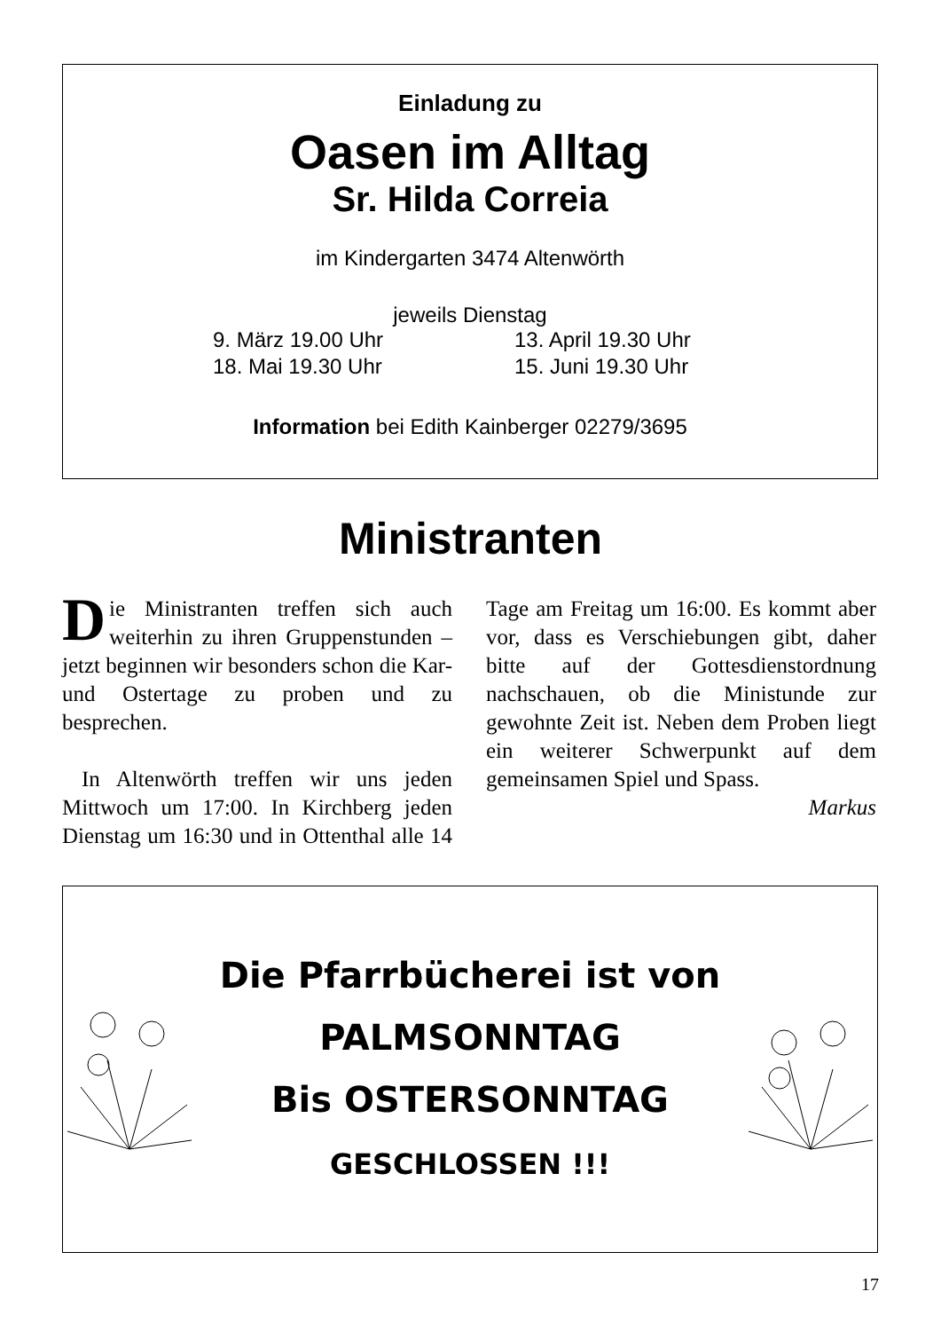Einladung zu
Oasen im Alltag
Sr. Hilda Correia
im Kindergarten 3474 Altenwörth
jeweils Dienstag
9. März 19.00 Uhr 13. April 19.30 Uhr 18. Mai 19.30 Uhr 15. Juni 19.30 Uhr
Information bei Edith Kainberger 02279/3695
Ministranten
Die Ministranten treffen sich auch weiterhin zu ihren Gruppenstunden – jetzt beginnen wir besonders schon die Kar- und Ostertage zu proben und zu besprechen.
In Altenwörth treffen wir uns jeden Mittwoch um 17:00. In Kirchberg jeden Dienstag um 16:30 und in Ottenthal alle 14 Tage am Freitag um 16:00. Es kommt aber vor, dass es Verschiebungen gibt, daher bitte auf der Gottesdienstordnung nachschauen, ob die Ministunde zur gewohnte Zeit ist. Neben dem Proben liegt ein weiterer Schwerpunkt auf dem gemeinsamen Spiel und Spass.
Markus
Die Pfarrbücherei ist von
PALMSONNTAG
Bis OSTERSONNTAG
GESCHLOSSEN !!!
17